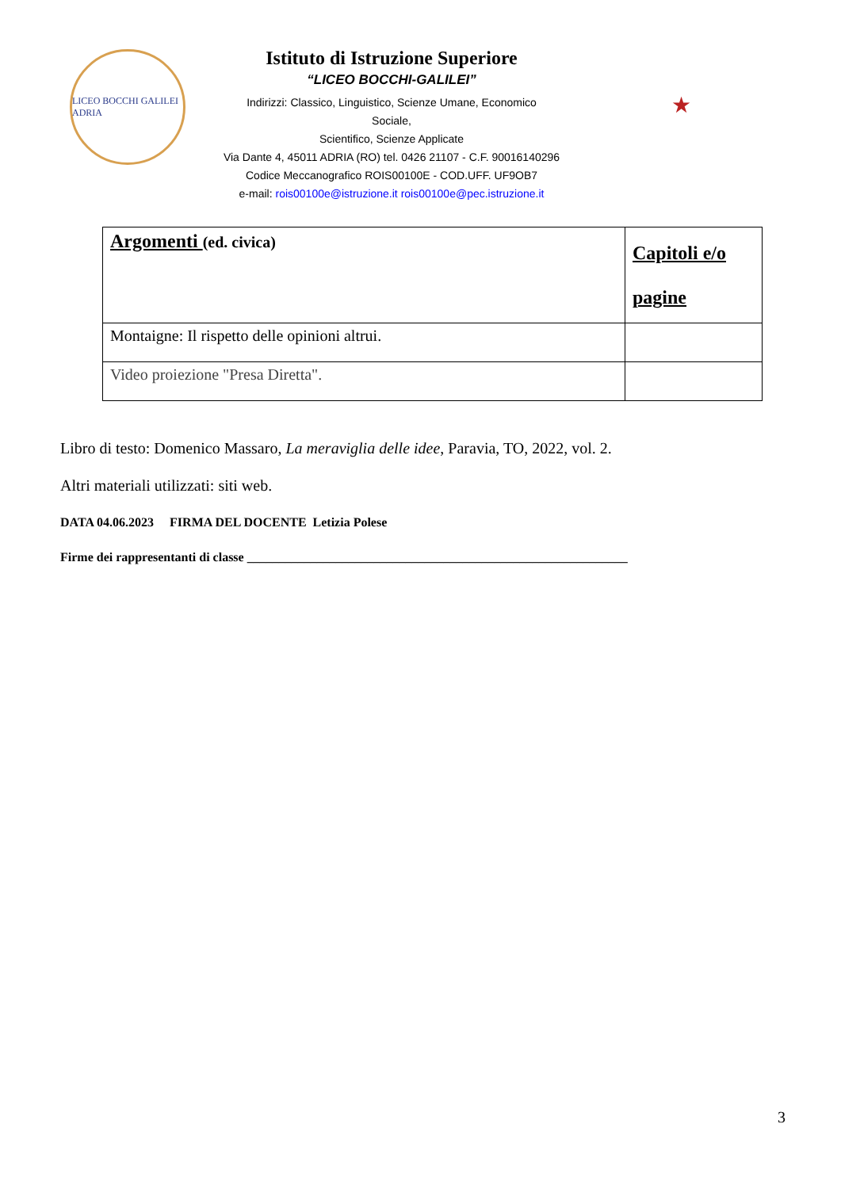LICEO BOCCHI GALILEI ADRIA
Istituto di Istruzione Superiore
“LICEO BOCCHI-GALILEI”
Indirizzi: Classico, Linguistico, Scienze Umane, Economico
Sociale,
Scientifico, Scienze Applicate
Via Dante 4, 45011 ADRIA (RO) tel. 0426 21107 - C.F. 90016140296
Codice Meccanografico ROIS00100E - COD.UFF. UF9OB7
e-mail: rois00100e@istruzione.it rois00100e@pec.istruzione.it
★
| Argomenti (ed. civica) | Capitoli e/o pagine |
| Montaigne: Il rispetto delle opinioni altrui. | |
| Video proiezione "Presa Diretta". | |
Libro di testo: Domenico Massaro, La meraviglia delle idee, Paravia, TO, 2022, vol. 2.
Altri materiali utilizzati: siti web.
DATA 04.06.2023 FIRMA DEL DOCENTE Letizia Polese
Firme dei rappresentanti di classe ____________________________________________________________
3